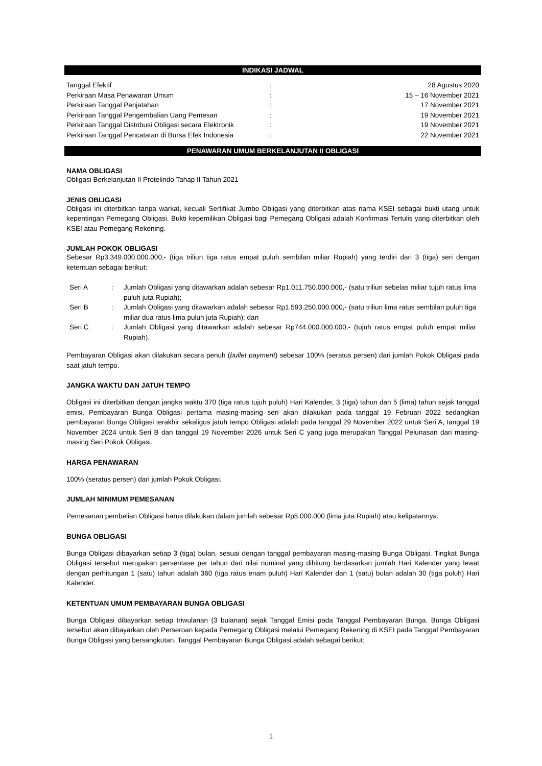INDIKASI JADWAL
| Tanggal Efektif | : | 28 Agustus 2020 |
| Perkiraan Masa Penawaran Umum | : | 15 – 16 November 2021 |
| Perkiraan Tanggal Penjatahan | : | 17 November 2021 |
| Perkiraan Tanggal Pengembalian Uang Pemesan | : | 19 November 2021 |
| Perkiraan Tanggal Distribusi Obligasi secara Elektronik | : | 19 November 2021 |
| Perkiraan Tanggal Pencatatan di Bursa Efek Indonesia | : | 22 November 2021 |
PENAWARAN UMUM BERKELANJUTAN II OBLIGASI
NAMA OBLIGASI
Obligasi Berkelanjutan II Protelindo Tahap II Tahun 2021
JENIS OBLIGASI
Obligasi ini diterbitkan tanpa warkat, kecuali Sertifikat Jumbo Obligasi yang diterbitkan atas nama KSEI sebagai bukti utang untuk kepentingan Pemegang Obligasi. Bukti kepemilikan Obligasi bagi Pemegang Obligasi adalah Konfirmasi Tertulis yang diterbitkan oleh KSEI atau Pemegang Rekening.
JUMLAH POKOK OBLIGASI
Sebesar Rp3.349.000.000.000,- (tiga triliun tiga ratus empat puluh sembilan miliar Rupiah) yang terdiri dari 3 (tiga) seri dengan ketentuan sebagai berikut:
| Seri A | : | Jumlah Obligasi yang ditawarkan adalah sebesar Rp1.011.750.000.000,- (satu triliun sebelas miliar tujuh ratus lima puluh juta Rupiah); |
| Seri B | : | Jumlah Obligasi yang ditawarkan adalah sebesar Rp1.593.250.000.000,- (satu triliun lima ratus sembilan puluh tiga miliar dua ratus lima puluh juta Rupiah); dan |
| Seri C | : | Jumlah Obligasi yang ditawarkan adalah sebesar Rp744.000.000.000,- (tujuh ratus empat puluh empat miliar Rupiah). |
Pembayaran Obligasi akan dilakukan secara penuh (bullet payment) sebesar 100% (seratus persen) dari jumlah Pokok Obligasi pada saat jatuh tempo.
JANGKA WAKTU DAN JATUH TEMPO
Obligasi ini diterbitkan dengan jangka waktu 370 (tiga ratus tujuh puluh) Hari Kalender, 3 (tiga) tahun dan 5 (lima) tahun sejak tanggal emisi. Pembayaran Bunga Obligasi pertama masing-masing seri akan dilakukan pada tanggal 19 Februari 2022 sedangkan pembayaran Bunga Obligasi terakhir sekaligus jatuh tempo Obligasi adalah pada tanggal 29 November 2022 untuk Seri A, tanggal 19 November 2024 untuk Seri B dan tanggal 19 November 2026 untuk Seri C yang juga merupakan Tanggal Pelunasan dari masing-masing Seri Pokok Obligasi.
HARGA PENAWARAN
100% (seratus persen) dari jumlah Pokok Obligasi.
JUMLAH MINIMUM PEMESANAN
Pemesanan pembelian Obligasi harus dilakukan dalam jumlah sebesar Rp5.000.000 (lima juta Rupiah) atau kelipatannya.
BUNGA OBLIGASI
Bunga Obligasi dibayarkan setiap 3 (tiga) bulan, sesuai dengan tanggal pembayaran masing-masing Bunga Obligasi. Tingkat Bunga Obligasi tersebut merupakan persentase per tahun dari nilai nominal yang dihitung berdasarkan jumlah Hari Kalender yang lewat dengan perhitungan 1 (satu) tahun adalah 360 (tiga ratus enam puluh) Hari Kalender dan 1 (satu) bulan adalah 30 (tiga puluh) Hari Kalender.
KETENTUAN UMUM PEMBAYARAN BUNGA OBLIGASI
Bunga Obligasi dibayarkan setiap triwulanan (3 bulanan) sejak Tanggal Emisi pada Tanggal Pembayaran Bunga. Bunga Obligasi tersebut akan dibayarkan oleh Perseroan kepada Pemegang Obligasi melalui Pemegang Rekening di KSEI pada Tanggal Pembayaran Bunga Obligasi yang bersangkutan. Tanggal Pembayaran Bunga Obligasi adalah sebagai berikut:
1